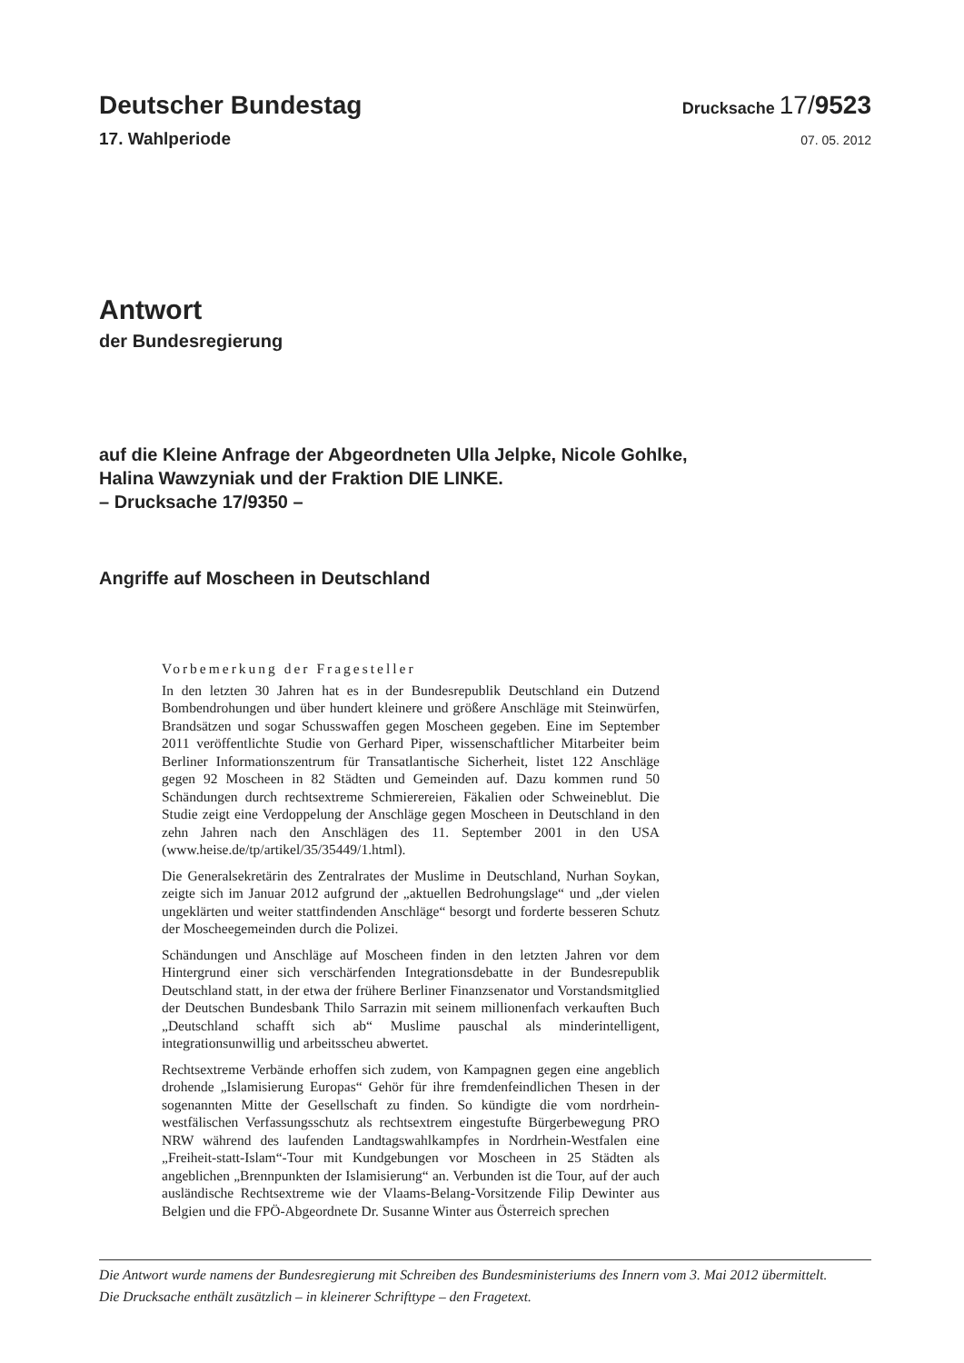Deutscher Bundestag
Drucksache 17/9523
17. Wahlperiode
07. 05. 2012
Antwort
der Bundesregierung
auf die Kleine Anfrage der Abgeordneten Ulla Jelpke, Nicole Gohlke,
Halina Wawzyniak und der Fraktion DIE LINKE.
– Drucksache 17/9350 –
Angriffe auf Moscheen in Deutschland
Vorbemerkung der Fragesteller
In den letzten 30 Jahren hat es in der Bundesrepublik Deutschland ein Dutzend Bombendrohungen und über hundert kleinere und größere Anschläge mit Steinwürfen, Brandsätzen und sogar Schusswaffen gegen Moscheen gegeben. Eine im September 2011 veröffentlichte Studie von Gerhard Piper, wissenschaftlicher Mitarbeiter beim Berliner Informationszentrum für Transatlantische Sicherheit, listet 122 Anschläge gegen 92 Moscheen in 82 Städten und Gemeinden auf. Dazu kommen rund 50 Schändungen durch rechtsextreme Schmierereien, Fäkalien oder Schweineblut. Die Studie zeigt eine Verdoppelung der Anschläge gegen Moscheen in Deutschland in den zehn Jahren nach den Anschlägen des 11. September 2001 in den USA (www.heise.de/tp/artikel/35/35449/1.html).
Die Generalsekretärin des Zentralrates der Muslime in Deutschland, Nurhan Soykan, zeigte sich im Januar 2012 aufgrund der „aktuellen Bedrohungslage“ und „der vielen ungeklärten und weiter stattfindenden Anschläge“ besorgt und forderte besseren Schutz der Moscheegemeinden durch die Polizei.
Schändungen und Anschläge auf Moscheen finden in den letzten Jahren vor dem Hintergrund einer sich verschärfenden Integrationsdebatte in der Bundesrepublik Deutschland statt, in der etwa der frühere Berliner Finanzsenator und Vorstandsmitglied der Deutschen Bundesbank Thilo Sarrazin mit seinem millionenfach verkauften Buch „Deutschland schafft sich ab“ Muslime pauschal als minderintelligent, integrationsunwillig und arbeitsscheu abwertet.
Rechtsextreme Verbände erhoffen sich zudem, von Kampagnen gegen eine angeblich drohende „Islamisierung Europas“ Gehör für ihre fremdenfeindlichen Thesen in der sogenannten Mitte der Gesellschaft zu finden. So kündigte die vom nordrhein-westfälischen Verfassungsschutz als rechtsextrem eingestufte Bürgerbewegung PRO NRW während des laufenden Landtagswahlkampfes in Nordrhein-Westfalen eine „Freiheit-statt-Islam“-Tour mit Kundgebungen vor Moscheen in 25 Städten als angeblichen „Brennpunkten der Islamisierung“ an. Verbunden ist die Tour, auf der auch ausländische Rechtsextreme wie der Vlaams-Belang-Vorsitzende Filip Dewinter aus Belgien und die FPÖ-Abgeordnete Dr. Susanne Winter aus Österreich sprechen
Die Antwort wurde namens der Bundesregierung mit Schreiben des Bundesministeriums des Innern vom 3. Mai 2012 übermittelt.
Die Drucksache enthält zusätzlich – in kleinerer Schrifttype – den Fragetext.